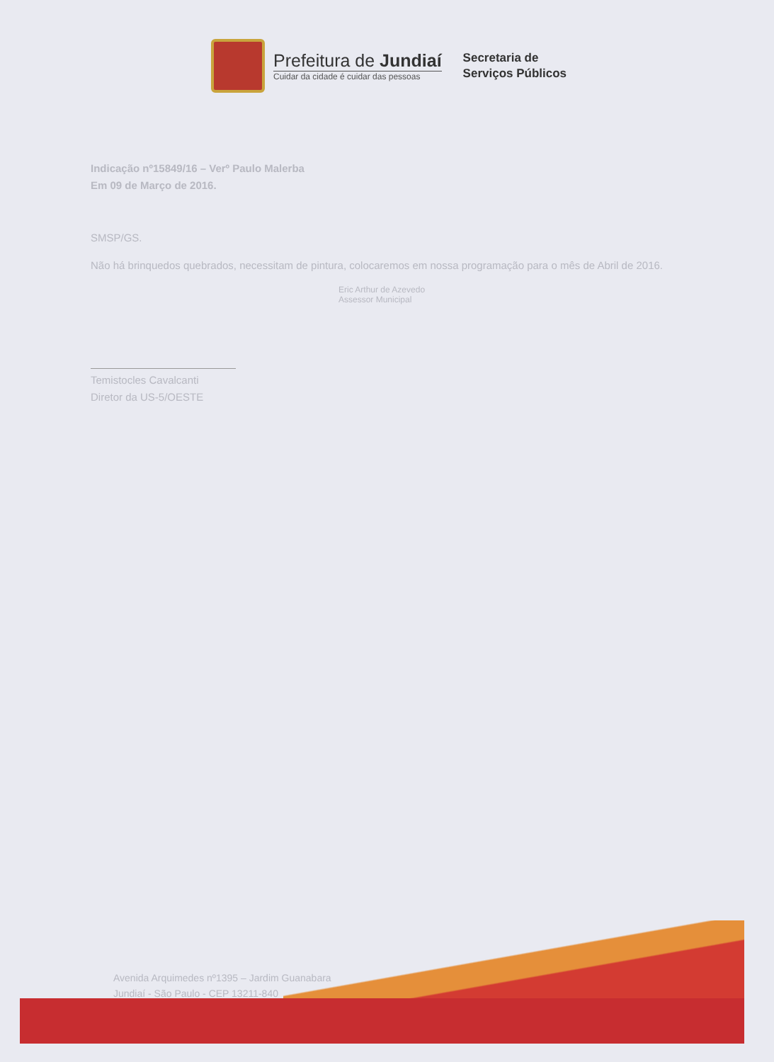Prefeitura de Jundiaí
Cuidar da cidade é cuidar das pessoas
Secretaria de
Serviços Públicos
Indicação nº15849/16 – Verº Paulo Malerba
Em 09 de Março de 2016.
SMSP/GS.
Não há brinquedos quebrados, necessitam de pintura, colocaremos em nossa programação para o mês de Abril de 2016.
Eric Arthur de Azevedo
Assessor Municipal
Temistocles Cavalcanti
Diretor da US-5/OESTE
Avenida Arquimedes nº1395 – Jardim Guanabara
Jundiaí - São Paulo - CEP 13211-840